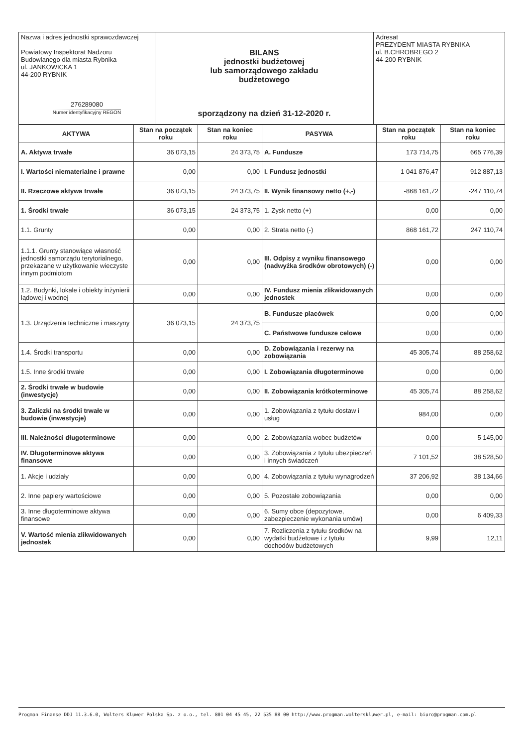| Nazwa i adres jednostki sprawozdawczej Powiatowy Inspektorat Nadzoru Budowlanego dla miasta Rybnika ul. JANKOWICKA 1 44-200 RYBNIK 276289080 Numer identyfikacyjny REGON | BILANS jednostki budżetowej lub samorządowego zakładu budżetowego sporządzony na dzień 31-12-2020 r. | Adresat PREZYDENT MIASTA RYBNIKA ul. B.CHROBREGO 2 44-200 RYBNIK |
| AKTYWA | Stan na początek roku | Stan na koniec roku | PASYWA | Stan na początek roku | Stan na koniec roku |
| --- | --- | --- | --- | --- | --- |
| A. Aktywa trwałe | 36 073,15 | 24 373,75 | A. Fundusze | 173 714,75 | 665 776,39 |
| I. Wartości niematerialne i prawne | 0,00 | 0,00 | I. Fundusz jednostki | 1 041 876,47 | 912 887,13 |
| II. Rzeczowe aktywa trwałe | 36 073,15 | 24 373,75 | II. Wynik finansowy netto (+,-) | -868 161,72 | -247 110,74 |
| 1. Środki trwałe | 36 073,15 | 24 373,75 | 1. Zysk netto (+) | 0,00 | 0,00 |
| 1.1. Grunty | 0,00 | 0,00 | 2. Strata netto (-) | 868 161,72 | 247 110,74 |
| 1.1.1. Grunty stanowiące własność jednostki samorządu terytorialnego, przekazane w użytkowanie wieczyste innym podmiotom | 0,00 | 0,00 | III. Odpisy z wyniku finansowego (nadwyżka środków obrotowych) (-) | 0,00 | 0,00 |
| 1.2. Budynki, lokale i obiekty inżynierii lądowej i wodnej | 0,00 | 0,00 | IV. Fundusz mienia zlikwidowanych jednostek | 0,00 | 0,00 |
| 1.3. Urządzenia techniczne i maszyny | 36 073,15 | 24 373,75 | B. Fundusze placówek | 0,00 | 0,00 |
| | | | C. Państwowe fundusze celowe | 0,00 | 0,00 |
| 1.4. Środki transportu | 0,00 | 0,00 | D. Zobowiązania i rezerwy na zobowiązania | 45 305,74 | 88 258,62 |
| 1.5. Inne środki trwałe | 0,00 | 0,00 | I. Zobowiązania długoterminowe | 0,00 | 0,00 |
| 2. Środki trwałe w budowie (inwestycje) | 0,00 | 0,00 | II. Zobowiązania krótkoterminowe | 45 305,74 | 88 258,62 |
| 3. Zaliczki na środki trwałe w budowie (inwestycje) | 0,00 | 0,00 | 1. Zobowiązania z tytułu dostaw i usług | 984,00 | 0,00 |
| III. Należności długoterminowe | 0,00 | 0,00 | 2. Zobowiązania wobec budżetów | 0,00 | 5 145,00 |
| IV. Długoterminowe aktywa finansowe | 0,00 | 0,00 | 3. Zobowiązania z tytułu ubezpieczeń i innych świadczeń | 7 101,52 | 38 528,50 |
| 1. Akcje i udziały | 0,00 | 0,00 | 4. Zobowiązania z tytułu wynagrodzeń | 37 206,92 | 38 134,66 |
| 2. Inne papiery wartościowe | 0,00 | 0,00 | 5. Pozostałe zobowiązania | 0,00 | 0,00 |
| 3. Inne długoterminowe aktywa finansowe | 0,00 | 0,00 | 6. Sumy obce (depozytowe, zabezpieczenie wykonania umów) | 0,00 | 6 409,33 |
| V. Wartość mienia zlikwidowanych jednostek | 0,00 | 0,00 | 7. Rozliczenia z tytułu środków na wydatki budżetowe i z tytułu dochodów budżetowych | 9,99 | 12,11 |
Progman Finanse DDJ 11.3.6.0, Wolters Kluwer Polska Sp. z o.o., tel. 801 04 45 45, 22 535 88 00 http://www.progman.wolterskluwer.pl, e-mail: biuro@progman.com.pl